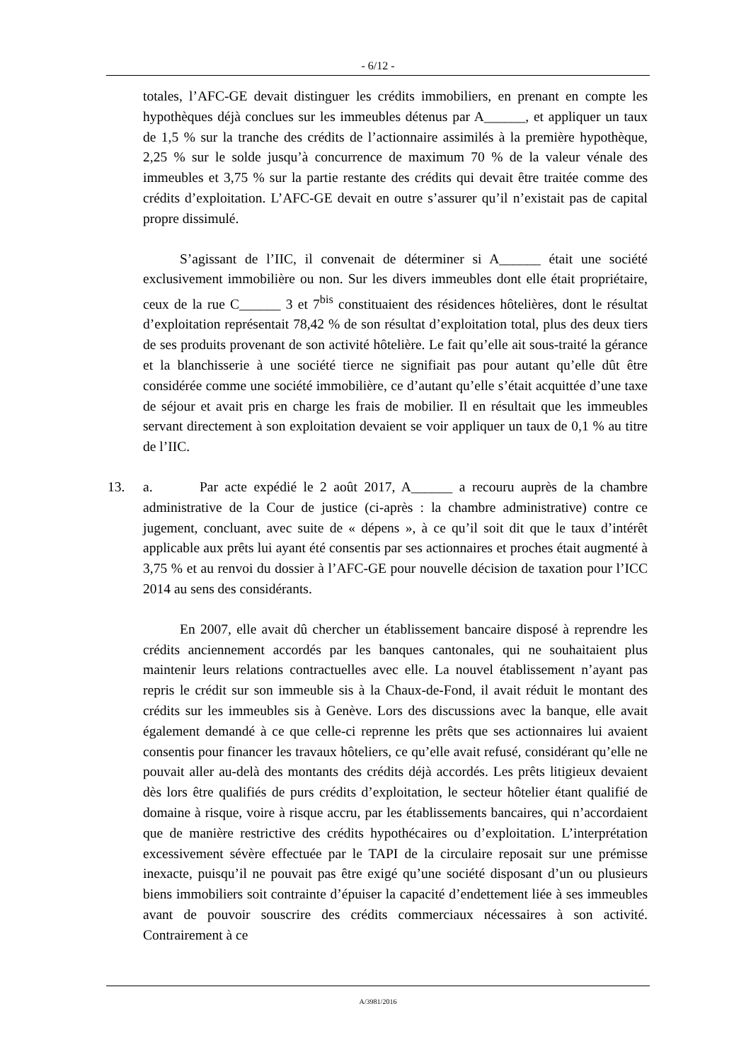- 6/12 -
totales, l’AFC-GE devait distinguer les crédits immobiliers, en prenant en compte les hypothèques déjà conclues sur les immeubles détenus par A______, et appliquer un taux de 1,5 % sur la tranche des crédits de l’actionnaire assimilés à la première hypothèque, 2,25 % sur le solde jusqu’à concurrence de maximum 70 % de la valeur vénale des immeubles et 3,75 % sur la partie restante des crédits qui devait être traitée comme des crédits d’exploitation. L’AFC-GE devait en outre s’assurer qu’il n’existait pas de capital propre dissimulé.
S’agissant de l’IIC, il convenait de déterminer si A______ était une société exclusivement immobilière ou non. Sur les divers immeubles dont elle était propriétaire, ceux de la rue C______ 3 et 7<sup>bis</sup> constituaient des résidences hôtelières, dont le résultat d’exploitation représentait 78,42 % de son résultat d’exploitation total, plus des deux tiers de ses produits provenant de son activité hôtelière. Le fait qu’elle ait sous-traité la gérance et la blanchisserie à une société tierce ne signifiait pas pour autant qu’elle dût être considérée comme une société immobilière, ce d’autant qu’elle s’était acquittée d’une taxe de séjour et avait pris en charge les frais de mobilier. Il en résultait que les immeubles servant directement à son exploitation devaient se voir appliquer un taux de 0,1 % au titre de l’IIC.
13. a. Par acte expédié le 2 août 2017, A______ a recouru auprès de la chambre administrative de la Cour de justice (ci-après : la chambre administrative) contre ce jugement, concluant, avec suite de « dépens », à ce qu’il soit dit que le taux d’intérêt applicable aux prêts lui ayant été consentis par ses actionnaires et proches était augmenté à 3,75 % et au renvoi du dossier à l’AFC-GE pour nouvelle décision de taxation pour l’ICC 2014 au sens des considérants.
En 2007, elle avait dû chercher un établissement bancaire disposé à reprendre les crédits anciennement accordés par les banques cantonales, qui ne souhaitaient plus maintenir leurs relations contractuelles avec elle. La nouvel établissement n’ayant pas repris le crédit sur son immeuble sis à la Chaux-de-Fond, il avait réduit le montant des crédits sur les immeubles sis à Genève. Lors des discussions avec la banque, elle avait également demandé à ce que celle-ci reprenne les prêts que ses actionnaires lui avaient consentis pour financer les travaux hôteliers, ce qu’elle avait refusé, considérant qu’elle ne pouvait aller au-delà des montants des crédits déjà accordés. Les prêts litigieux devaient dès lors être qualifiés de purs crédits d’exploitation, le secteur hôtelier étant qualifié de domaine à risque, voire à risque accru, par les établissements bancaires, qui n’accordaient que de manière restrictive des crédits hypothécaires ou d’exploitation. L’interprétation excessivement sévère effectuée par le TAPI de la circulaire reposait sur une prémisse inexacte, puisqu’il ne pouvait pas être exigé qu’une société disposant d’un ou plusieurs biens immobiliers soit contrainte d’épuiser la capacité d’endettement liée à ses immeubles avant de pouvoir souscrire des crédits commerciaux nécessaires à son activité. Contrairement à ce
A/3981/2016